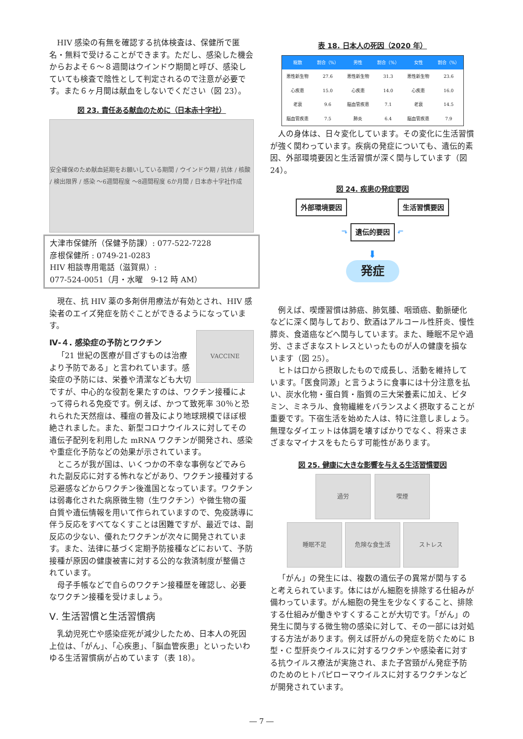HIV 感染の有無を確認する抗体検査は、保健所で匿名・無料で受けることができます。ただし、感染した機会からおよそ６～８週間はウインドウ期間と呼び、感染していても検査で陰性として判定されるので注意が必要です。また６ヶ月間は献血をしないでください（図 23）。
図 23. 責任ある献血のために（日本赤十字社）
安全確保のため献血延期をお願いしている期間 / ウインドウ期 / 抗体 / 核酸 / 検出限界 / 感染 ～6週間程度 ～8週間程度 6か月間 / 日本赤十字社作成
大津市保健所（保健予防課）: 077-522-7228
彦根保健所 : 0749-21-0283
HIV 相談専用電話（滋賀県）:
077-524-0051（月・水曜　9-12 時 AM）
現在、抗 HIV 薬の多剤併用療法が有効とされ、HIV 感染者のエイズ発症を防ぐことができるようになっています。
Ⅳ-４. 感染症の予防とワクチン
VACCINE
「21 世紀の医療が目ざすものは治療より予防である」と言われています。感染症の予防には、栄養や清潔なども大切ですが、中心的な役割を果たすのは、ワクチン接種によって得られる免疫です。例えば、かつて致死率 30％と恐れられた天然痘は、種痘の普及により地球規模でほぼ根絶されました。また、新型コロナウイルスに対してその遺伝子配列を利用した mRNA ワクチンが開発され、感染や重症化予防などの効果が示されています。
ところが我が国は、いくつかの不幸な事例などでみられた副反応に対する怖れなどがあり、ワクチン接種対する忌避感などからワクチン後進国となっています。ワクチンは弱毒化された病原微生物（生ワクチン）や微生物の蛋白質や遺伝情報を用いて作られていますので、免疫誘導に伴う反応をすべてなくすことは困難ですが、最近では、副反応の少ない、優れたワクチンが次々に開発されています。また、法律に基づく定期予防接種などにおいて、予防接種が原因の健康被害に対する公的な救済制度が整備されています。
母子手帳などで自らのワクチン接種歴を確認し、必要なワクチン接種を受けましょう。
Ⅴ. 生活習慣と生活習慣病
乳幼児死亡や感染症死が減少したため、日本人の死因上位は、「がん」、「心疾患」、「脳血管疾患」といったいわゆる生活習慣病が占めています（表 18）。
表 18. 日本人の死因（2020 年）
| 総数 | 割合（%） | 男性 | 割合（%） | 女性 | 割合（%） |
| --- | --- | --- | --- | --- | --- |
| 悪性新生物 | 27.6 | 悪性新生物 | 31.3 | 悪性新生物 | 23.6 |
| 心疾患 | 15.0 | 心疾患 | 14.0 | 心疾患 | 16.0 |
| 老衰 | 9.6 | 脳血管疾患 | 7.1 | 老衰 | 14.5 |
| 脳血管疾患 | 7.5 | 肺炎 | 6.4 | 脳血管疾患 | 7.9 |
人の身体は、日々変化しています。その変化に生活習慣が強く関わっています。疾病の発症についても、遺伝的素因、外部環境要因と生活習慣が深く関与しています（図 24）。
図 24. 疾患の発症要因
外部環境要因 生活習慣要因
⬎ 遺伝的要因 ⬐
⬇
発症
例えば、喫煙習慣は肺癌、肺気腫、咽頭癌、動脈硬化などに深く関与しており、飲酒はアルコール性肝炎、慢性膵炎、食道癌などへ関与しています。また、睡眠不足や過労、さまざまなストレスといったものが人の健康を損ないます（図 25）。
ヒトは口から摂取したもので成長し、活動を維持しています。「医食同源」と言うように食事には十分注意を払い、炭水化物・蛋白質・脂質の三大栄養素に加え、ビタミン、ミネラル、食物繊維をバランスよく摂取することが重要です。下宿生活を始めた人は、特に注意しましょう。無理なダイエットは体調を壊すばかりでなく、将来さまざまなマイナスをもたらす可能性があります。
図 25. 健康に大きな影響を与える生活習慣要因
過労 喫煙
睡眠不足 危険な食生活 ストレス
「がん」の発生には、複数の遺伝子の異常が関与すると考えられています。体にはがん細胞を排除する仕組みが備わっています。がん細胞の発生を少なくすること、排除する仕組みが働きやすくすることが大切です。「がん」の発生に関与する微生物の感染に対して、その一部には対処する方法があります。例えば肝がんの発症を防ぐために B 型・C 型肝炎ウイルスに対するワクチンや感染者に対する抗ウイルス療法が実施され、また子宮頸がん発症予防のためのヒトパピローマウイルスに対するワクチンなどが開発されています。
― 7 ―